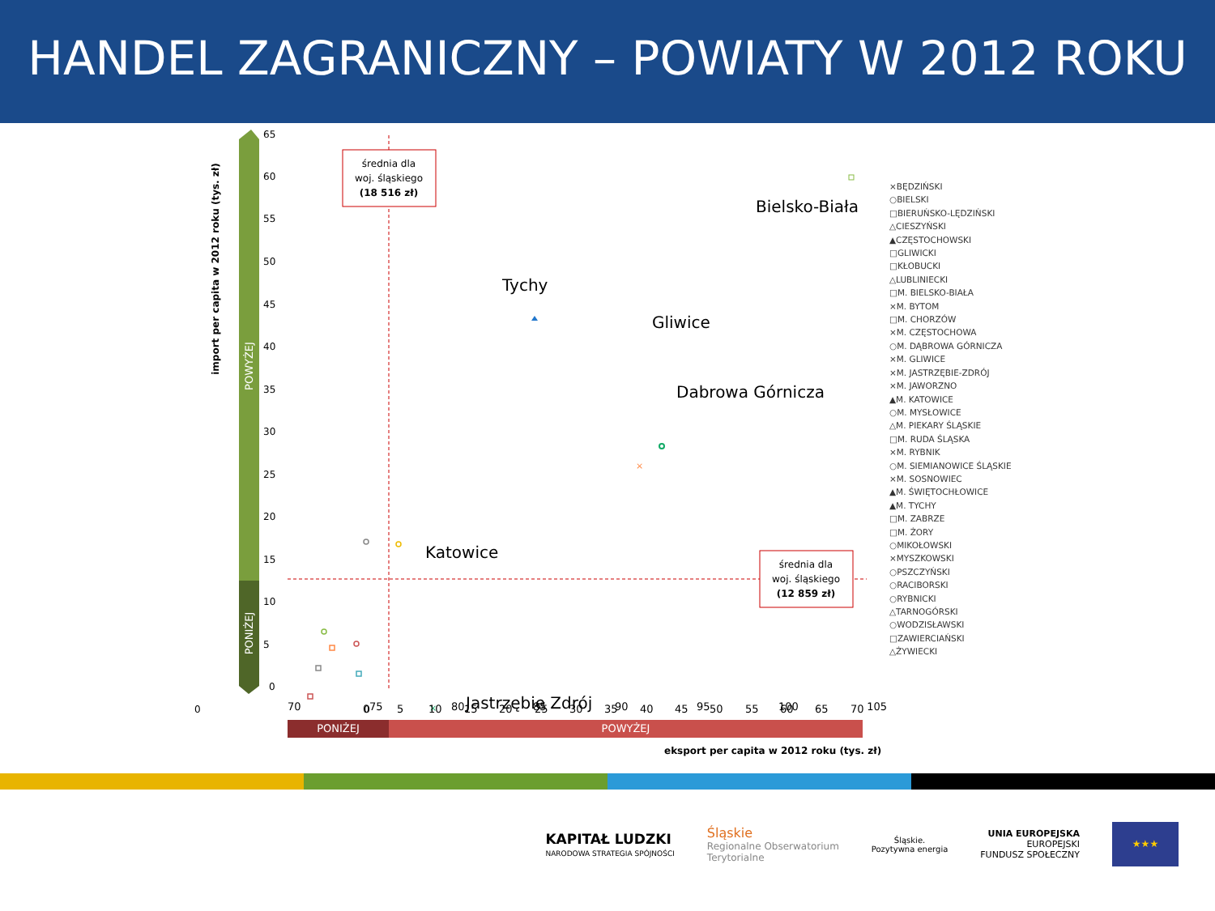HANDEL ZAGRANICZNY – POWIATY W 2012 ROKU
import per capita w 2012 roku (tys. zł)
POWYŻEJ
PONIŻEJ
65
60
55
50
45
40
35
30
25
20
15
10
5
0
średnia dla
woj. śląskiego
(18 516 zł)
średnia dla
woj. śląskiego
(12 859 zł)
Bielsko-Biała
Tychy
Gliwice
Dabrowa Górnicza
Katowice
Jastrzębie Zdrój
×
×
0
0
.
0
5
10
15
20
25
30
35
40
45
50
55
60
65
70
70 75 80 85 90 95 100 105
PONIŻEJ POWYŻEJ
eksport per capita w 2012 roku (tys. zł)
×BĘDZIŃSKI
○BIELSKI
□BIERUŃSKO-LĘDZIŃSKI
△CIESZYŃSKI
▲CZĘSTOCHOWSKI
□GLIWICKI
□KŁOBUCKI
△LUBLINIECKI
□M. BIELSKO-BIAŁA
×M. BYTOM
□M. CHORZÓW
×M. CZĘSTOCHOWA
○M. DĄBROWA GÓRNICZA
×M. GLIWICE
×M. JASTRZĘBIE-ZDRÓJ
×M. JAWORZNO
▲M. KATOWICE
○M. MYSŁOWICE
△M. PIEKARY ŚLĄSKIE
□M. RUDA ŚLĄSKA
×M. RYBNIK
○M. SIEMIANOWICE ŚLĄSKIE
×M. SOSNOWIEC
▲M. ŚWIĘTOCHŁOWICE
▲M. TYCHY
□M. ZABRZE
□M. ŻORY
○MIKOŁOWSKI
×MYSZKOWSKI
○PSZCZYŃSKI
○RACIBORSKI
○RYBNICKI
△TARNOGÓRSKI
○WODZISŁAWSKI
□ZAWIERCIAŃSKI
△ŻYWIECKI
KAPITAŁ LUDZKI
NARODOWA STRATEGIA SPÓJNOŚCI
Śląskie
Regionalne Obserwatorium
Terytorialne
Śląskie.
Pozytywna energia
UNIA EUROPEJSKA
EUROPEJSKI
FUNDUSZ SPOŁECZNY
★★★